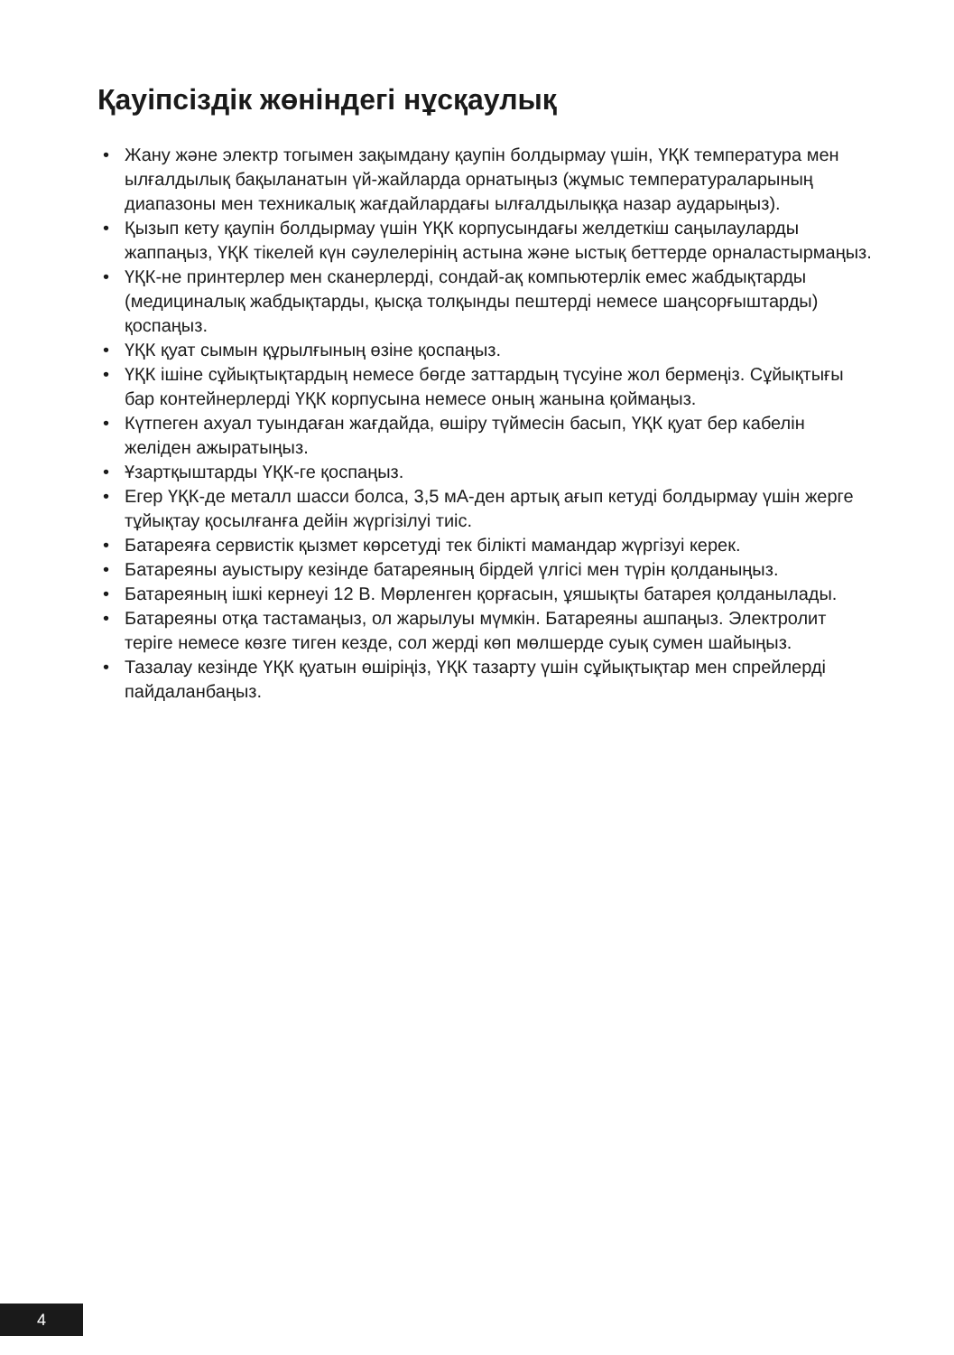Қауіпсіздік жөніндегі нұсқаулық
• Жану және электр тогымен зақымдану қаупін болдырмау үшін, ҮҚК температура мен ылғалдылық бақыланатын үй-жайларда орнатыңыз (жұмыс температураларының диапазоны мен техникалық жағдайлардағы ылғалдылыққа назар аударыңыз).
• Қызып кету қаупін болдырмау үшін ҮҚК корпусындағы желдеткіш саңылауларды жаппаңыз, ҮҚК тікелей күн сәулелерінің астына және ыстық беттерде орналастырмаңыз.
• ҮҚК-не принтерлер мен сканерлерді, сондай-ақ компьютерлік емес жабдықтарды (медициналық жабдықтарды, қысқа толқынды пештерді немесе шаңсорғыштарды) қоспаңыз.
• ҮҚК қуат сымын құрылғының өзіне қоспаңыз.
• ҮҚК ішіне сұйықтықтардың немесе бөгде заттардың түсуіне жол бермеңіз. Сұйықтығы бар контейнерлерді ҮҚК корпусына немесе оның жанына қоймаңыз.
• Күтпеген ахуал туындаған жағдайда, өшіру түймесін басып, ҮҚК қуат бер кабелін желіден ажыратыңыз.
• Ұзартқыштарды ҮҚК-ге қоспаңыз.
• Егер ҮҚК-де металл шасси болса, 3,5 мА-ден артық ағып кетуді болдырмау үшін жерге тұйықтау қосылғанға дейін жүргізілуі тиіс.
• Батареяға сервистік қызмет көрсетуді тек білікті мамандар жүргізуі керек.
• Батареяны ауыстыру кезінде батареяның бірдей үлгісі мен түрін қолданыңыз.
• Батареяның ішкі кернеуі 12 В. Мөрленген қорғасын, ұяшықты батарея қолданылады.
• Батареяны отқа тастамаңыз, ол жарылуы мүмкін. Батареяны ашпаңыз. Электролит теріге немесе көзге тиген кезде, сол жерді көп мөлшерде суық сумен шайыңыз.
• Тазалау кезінде ҮҚК қуатын өшіріңіз, ҮҚК тазарту үшін сұйықтықтар мен спрейлерді пайдаланбаңыз.
4